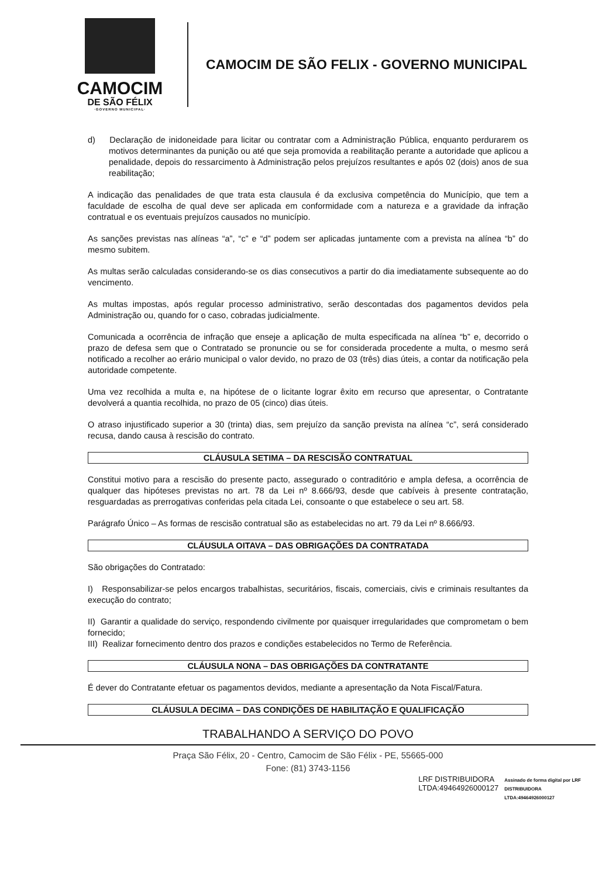CAMOCIM
DE SÃO FÉLIX
·GOVERNO MUNICIPAL·
CAMOCIM DE SÃO FELIX - GOVERNO MUNICIPAL
d) Declaração de inidoneidade para licitar ou contratar com a Administração Pública, enquanto perdurarem os motivos determinantes da punição ou até que seja promovida a reabilitação perante a autoridade que aplicou a penalidade, depois do ressarcimento à Administração pelos prejuízos resultantes e após 02 (dois) anos de sua reabilitação;
A indicação das penalidades de que trata esta clausula é da exclusiva competência do Município, que tem a faculdade de escolha de qual deve ser aplicada em conformidade com a natureza e a gravidade da infração contratual e os eventuais prejuízos causados no município.
As sanções previstas nas alíneas “a”, “c” e “d” podem ser aplicadas juntamente com a prevista na alínea “b” do mesmo subitem.
As multas serão calculadas considerando-se os dias consecutivos a partir do dia imediatamente subsequente ao do vencimento.
As multas impostas, após regular processo administrativo, serão descontadas dos pagamentos devidos pela Administração ou, quando for o caso, cobradas judicialmente.
Comunicada a ocorrência de infração que enseje a aplicação de multa especificada na alínea “b” e, decorrido o prazo de defesa sem que o Contratado se pronuncie ou se for considerada procedente a multa, o mesmo será notificado a recolher ao erário municipal o valor devido, no prazo de 03 (três) dias úteis, a contar da notificação pela autoridade competente.
Uma vez recolhida a multa e, na hipótese de o licitante lograr êxito em recurso que apresentar, o Contratante devolverá a quantia recolhida, no prazo de 05 (cinco) dias úteis.
O atraso injustificado superior a 30 (trinta) dias, sem prejuízo da sanção prevista na alínea “c”, será considerado recusa, dando causa à rescisão do contrato.
CLÁUSULA SETIMA – DA RESCISÃO CONTRATUAL
Constitui motivo para a rescisão do presente pacto, assegurado o contraditório e ampla defesa, a ocorrência de qualquer das hipóteses previstas no art. 78 da Lei nº 8.666/93, desde que cabíveis à presente contratação, resguardadas as prerrogativas conferidas pela citada Lei, consoante o que estabelece o seu art. 58.
Parágrafo Único – As formas de rescisão contratual são as estabelecidas no art. 79 da Lei nº 8.666/93.
CLÁUSULA OITAVA – DAS OBRIGAÇÕES DA CONTRATADA
São obrigações do Contratado:
I) Responsabilizar-se pelos encargos trabalhistas, securitários, fiscais, comerciais, civis e criminais resultantes da execução do contrato;
II) Garantir a qualidade do serviço, respondendo civilmente por quaisquer irregularidades que comprometam o bem fornecido;
III) Realizar fornecimento dentro dos prazos e condições estabelecidos no Termo de Referência.
CLÁUSULA NONA – DAS OBRIGAÇÕES DA CONTRATANTE
É dever do Contratante efetuar os pagamentos devidos, mediante a apresentação da Nota Fiscal/Fatura.
CLÁUSULA DECIMA – DAS CONDIÇÕES DE HABILITAÇÃO E QUALIFICAÇÃO
TRABALHANDO A SERVIÇO DO POVO
Praça São Félix, 20 - Centro, Camocim de São Félix - PE, 55665-000
Fone: (81) 3743-1156
LRF DISTRIBUIDORA
LTDA:49464926000127
Assinado de forma digital por LRF
DISTRIBUIDORA
LTDA:49464926000127